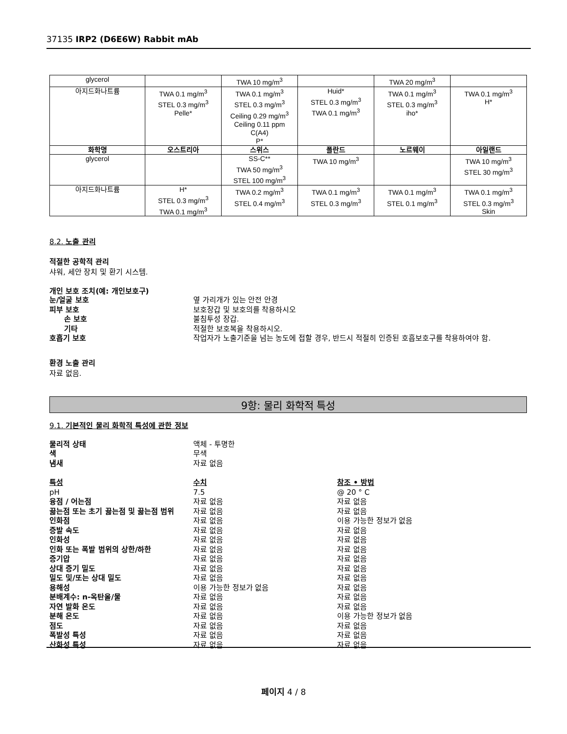37135 IRP2 (D6E6W) Rabbit mAb
| glycerol | | TWA 10 mg/m<sup>3</sup> | | TWA 20 mg/m<sup>3</sup> | |
| 아지드화나트륨 | TWA 0.1 mg/m<sup>3</sup> STEL 0.3 mg/m<sup>3</sup> Pelle* | TWA 0.1 mg/m<sup>3</sup> STEL 0.3 mg/m<sup>3</sup> Ceiling 0.29 mg/m<sup>3</sup> Ceiling 0.11 ppm C(A4) P* | Huid* STEL 0.3 mg/m<sup>3</sup> TWA 0.1 mg/m<sup>3</sup> | TWA 0.1 mg/m<sup>3</sup> STEL 0.3 mg/m<sup>3</sup> iho* | TWA 0.1 mg/m<sup>3</sup> H* |
| 화학명 | 오스트리아 | 스위스 | 폴란드 | 노르웨이 | 아일랜드 |
| glycerol | | SS-C** TWA 50 mg/m<sup>3</sup> STEL 100 mg/m<sup>3</sup> | TWA 10 mg/m<sup>3</sup> | | TWA 10 mg/m<sup>3</sup> STEL 30 mg/m<sup>3</sup> |
| 아지드화나트륨 | H* STEL 0.3 mg/m<sup>3</sup> TWA 0.1 mg/m<sup>3</sup> | TWA 0.2 mg/m<sup>3</sup> STEL 0.4 mg/m<sup>3</sup> | TWA 0.1 mg/m<sup>3</sup> STEL 0.3 mg/m<sup>3</sup> | TWA 0.1 mg/m<sup>3</sup> STEL 0.1 mg/m<sup>3</sup> | TWA 0.1 mg/m<sup>3</sup> STEL 0.3 mg/m<sup>3</sup> Skin |
8.2. 노출 관리
적절한 공학적 관리
샤워, 세안 장치 및 환기 시스템.
개인 보호 조치(예: 개인보호구)
눈/얼굴 보호 옆 가리개가 있는 안전 안경
피부 보호 보호장갑 및 보호의를 착용하시오
손 보호 불침투성 장갑.
기타 적절한 보호복을 착용하시오.
호흡기 보호 작업자가 노출기준을 넘는 농도에 접할 경우, 반드시 적절히 인증된 호흡보호구를 착용하여야 함.
환경 노출 관리
자료 없음.
9항: 물리 화학적 특성
9.1. 기본적인 물리 화학적 특성에 관한 정보
물리적 상태 액체 - 투명한
색 무색
냄새 자료 없음
특성 수치 참조 • 방법
pH 7.5 @ 20 ° C
융점 / 어는점 자료 없음 자료 없음
끓는점 또는 초기 끓는점 및 끓는점 범위 자료 없음 자료 없음
인화점 자료 없음 이용 가능한 정보가 없음
증발 속도 자료 없음 자료 없음
인화성 자료 없음 자료 없음
인화 또는 폭발 범위의 상한/하한 자료 없음 자료 없음
증기압 자료 없음 자료 없음
상대 증기 밀도 자료 없음 자료 없음
밀도 및/또는 상대 밀도 자료 없음 자료 없음
용해성 이용 가능한 정보가 없음 자료 없음
분배계수: n-옥탄올/물 자료 없음 자료 없음
자연 발화 온도 자료 없음 자료 없음
분해 온도 자료 없음 이용 가능한 정보가 없음
점도 자료 없음 자료 없음
폭발성 특성 자료 없음 자료 없음
산화성 특성 자료 없음 자료 없음
페이지 4 / 8